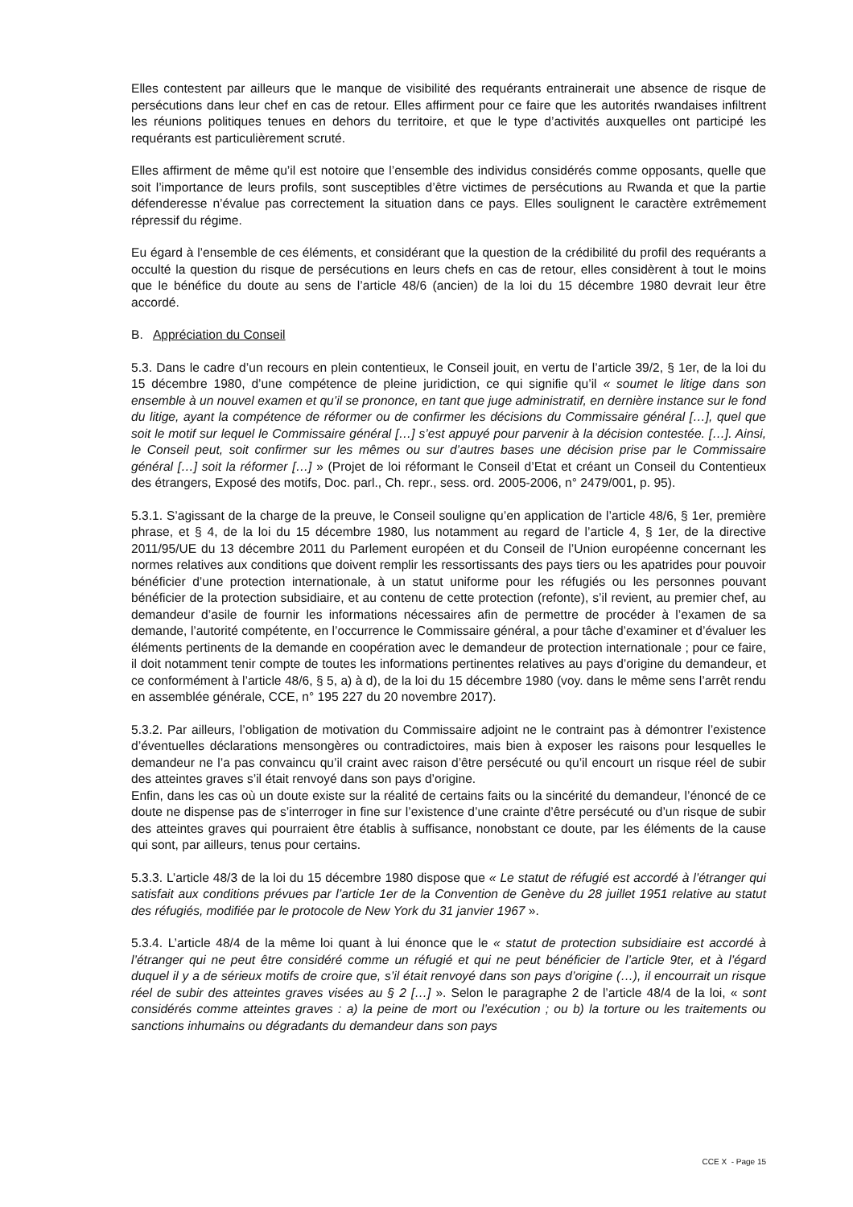Elles contestent par ailleurs que le manque de visibilité des requérants entrainerait une absence de risque de persécutions dans leur chef en cas de retour. Elles affirment pour ce faire que les autorités rwandaises infiltrent les réunions politiques tenues en dehors du territoire, et que le type d’activités auxquelles ont participé les requérants est particulièrement scruté.
Elles affirment de même qu’il est notoire que l’ensemble des individus considérés comme opposants, quelle que soit l’importance de leurs profils, sont susceptibles d’être victimes de persécutions au Rwanda et que la partie défenderesse n’évalue pas correctement la situation dans ce pays. Elles soulignent le caractère extrêmement répressif du régime.
Eu égard à l’ensemble de ces éléments, et considérant que la question de la crédibilité du profil des requérants a occulté la question du risque de persécutions en leurs chefs en cas de retour, elles considèrent à tout le moins que le bénéfice du doute au sens de l’article 48/6 (ancien) de la loi du 15 décembre 1980 devrait leur être accordé.
B. Appréciation du Conseil
5.3. Dans le cadre d’un recours en plein contentieux, le Conseil jouit, en vertu de l’article 39/2, § 1er, de la loi du 15 décembre 1980, d’une compétence de pleine juridiction, ce qui signifie qu’il « soumet le litige dans son ensemble à un nouvel examen et qu’il se prononce, en tant que juge administratif, en dernière instance sur le fond du litige, ayant la compétence de réformer ou de confirmer les décisions du Commissaire général […], quel que soit le motif sur lequel le Commissaire général […] s’est appuyé pour parvenir à la décision contestée. […]. Ainsi, le Conseil peut, soit confirmer sur les mêmes ou sur d’autres bases une décision prise par le Commissaire général […] soit la réformer […] » (Projet de loi réformant le Conseil d’Etat et créant un Conseil du Contentieux des étrangers, Exposé des motifs, Doc. parl., Ch. repr., sess. ord. 2005-2006, n° 2479/001, p. 95).
5.3.1. S’agissant de la charge de la preuve, le Conseil souligne qu’en application de l’article 48/6, § 1er, première phrase, et § 4, de la loi du 15 décembre 1980, lus notamment au regard de l’article 4, § 1er, de la directive 2011/95/UE du 13 décembre 2011 du Parlement européen et du Conseil de l’Union européenne concernant les normes relatives aux conditions que doivent remplir les ressortissants des pays tiers ou les apatrides pour pouvoir bénéficier d’une protection internationale, à un statut uniforme pour les réfugiés ou les personnes pouvant bénéficier de la protection subsidiaire, et au contenu de cette protection (refonte), s’il revient, au premier chef, au demandeur d’asile de fournir les informations nécessaires afin de permettre de procéder à l’examen de sa demande, l’autorité compétente, en l’occurrence le Commissaire général, a pour tâche d’examiner et d’évaluer les éléments pertinents de la demande en coopération avec le demandeur de protection internationale ; pour ce faire, il doit notamment tenir compte de toutes les informations pertinentes relatives au pays d’origine du demandeur, et ce conformément à l’article 48/6, § 5, a) à d), de la loi du 15 décembre 1980 (voy. dans le même sens l’arrêt rendu en assemblée générale, CCE, n° 195 227 du 20 novembre 2017).
5.3.2. Par ailleurs, l’obligation de motivation du Commissaire adjoint ne le contraint pas à démontrer l’existence d’éventuelles déclarations mensongères ou contradictoires, mais bien à exposer les raisons pour lesquelles le demandeur ne l’a pas convaincu qu’il craint avec raison d’être persécuté ou qu’il encourt un risque réel de subir des atteintes graves s’il était renvoyé dans son pays d’origine.
Enfin, dans les cas où un doute existe sur la réalité de certains faits ou la sincérité du demandeur, l’énoncé de ce doute ne dispense pas de s’interroger in fine sur l’existence d’une crainte d’être persécuté ou d’un risque de subir des atteintes graves qui pourraient être établis à suffisance, nonobstant ce doute, par les éléments de la cause qui sont, par ailleurs, tenus pour certains.
5.3.3. L’article 48/3 de la loi du 15 décembre 1980 dispose que « Le statut de réfugié est accordé à l’étranger qui satisfait aux conditions prévues par l’article 1er de la Convention de Genève du 28 juillet 1951 relative au statut des réfugiés, modifiée par le protocole de New York du 31 janvier 1967 ».
5.3.4. L’article 48/4 de la même loi quant à lui énonce que le « statut de protection subsidiaire est accordé à l’étranger qui ne peut être considéré comme un réfugié et qui ne peut bénéficier de l’article 9ter, et à l’égard duquel il y a de sérieux motifs de croire que, s’il était renvoyé dans son pays d’origine (…), il encourrait un risque réel de subir des atteintes graves visées au § 2 […] ». Selon le paragraphe 2 de l’article 48/4 de la loi, « sont considérés comme atteintes graves : a) la peine de mort ou l’exécution ; ou b) la torture ou les traitements ou sanctions inhumains ou dégradants du demandeur dans son pays
CCE X - Page 15